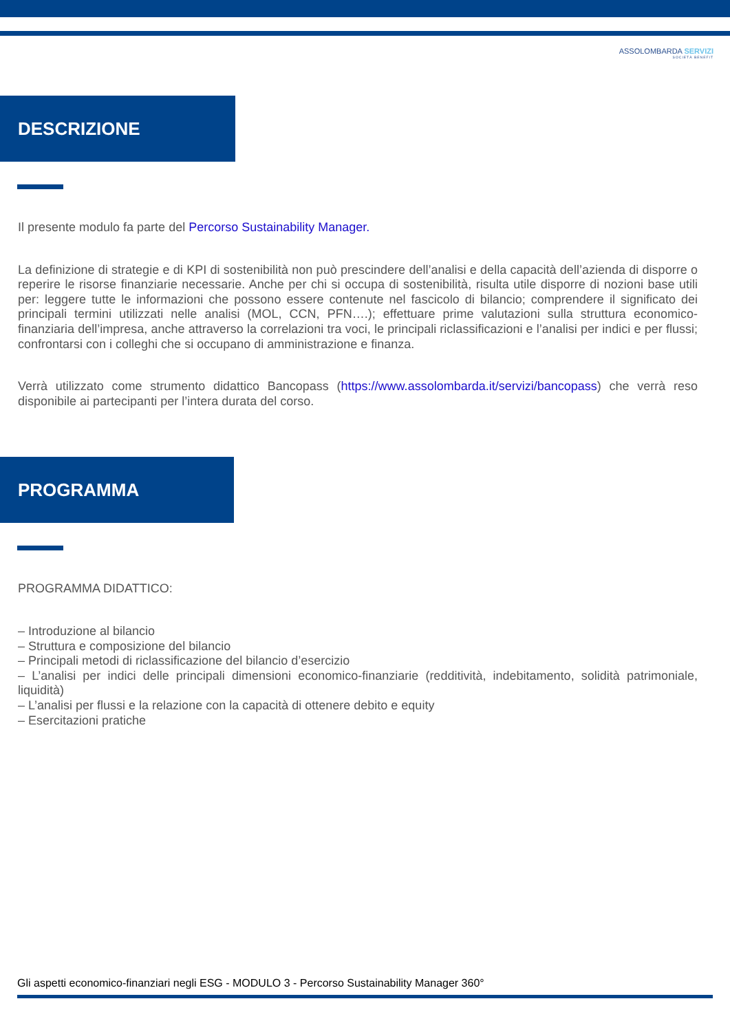ASSOLOMBARDA SERVIZI
SOCIETÀ BENEFIT
DESCRIZIONE
Il presente modulo fa parte del Percorso Sustainability Manager.
La definizione di strategie e di KPI di sostenibilità non può prescindere dell’analisi e della capacità dell’azienda di disporre o reperire le risorse finanziarie necessarie. Anche per chi si occupa di sostenibilità, risulta utile disporre di nozioni base utili per: leggere tutte le informazioni che possono essere contenute nel fascicolo di bilancio; comprendere il significato dei principali termini utilizzati nelle analisi (MOL, CCN, PFN….); effettuare prime valutazioni sulla struttura economico-finanziaria dell’impresa, anche attraverso la correlazioni tra voci, le principali riclassificazioni e l’analisi per indici e per flussi; confrontarsi con i colleghi che si occupano di amministrazione e finanza.
Verrà utilizzato come strumento didattico Bancopass (https://www.assolombarda.it/servizi/bancopass) che verrà reso disponibile ai partecipanti per l’intera durata del corso.
PROGRAMMA
PROGRAMMA DIDATTICO:
– Introduzione al bilancio
– Struttura e composizione del bilancio
– Principali metodi di riclassificazione del bilancio d’esercizio
– L’analisi per indici delle principali dimensioni economico-finanziarie (redditività, indebitamento, solidità patrimoniale, liquidità)
– L’analisi per flussi e la relazione con la capacità di ottenere debito e equity
– Esercitazioni pratiche
Gli aspetti economico-finanziari negli ESG - MODULO 3 - Percorso Sustainability Manager 360°